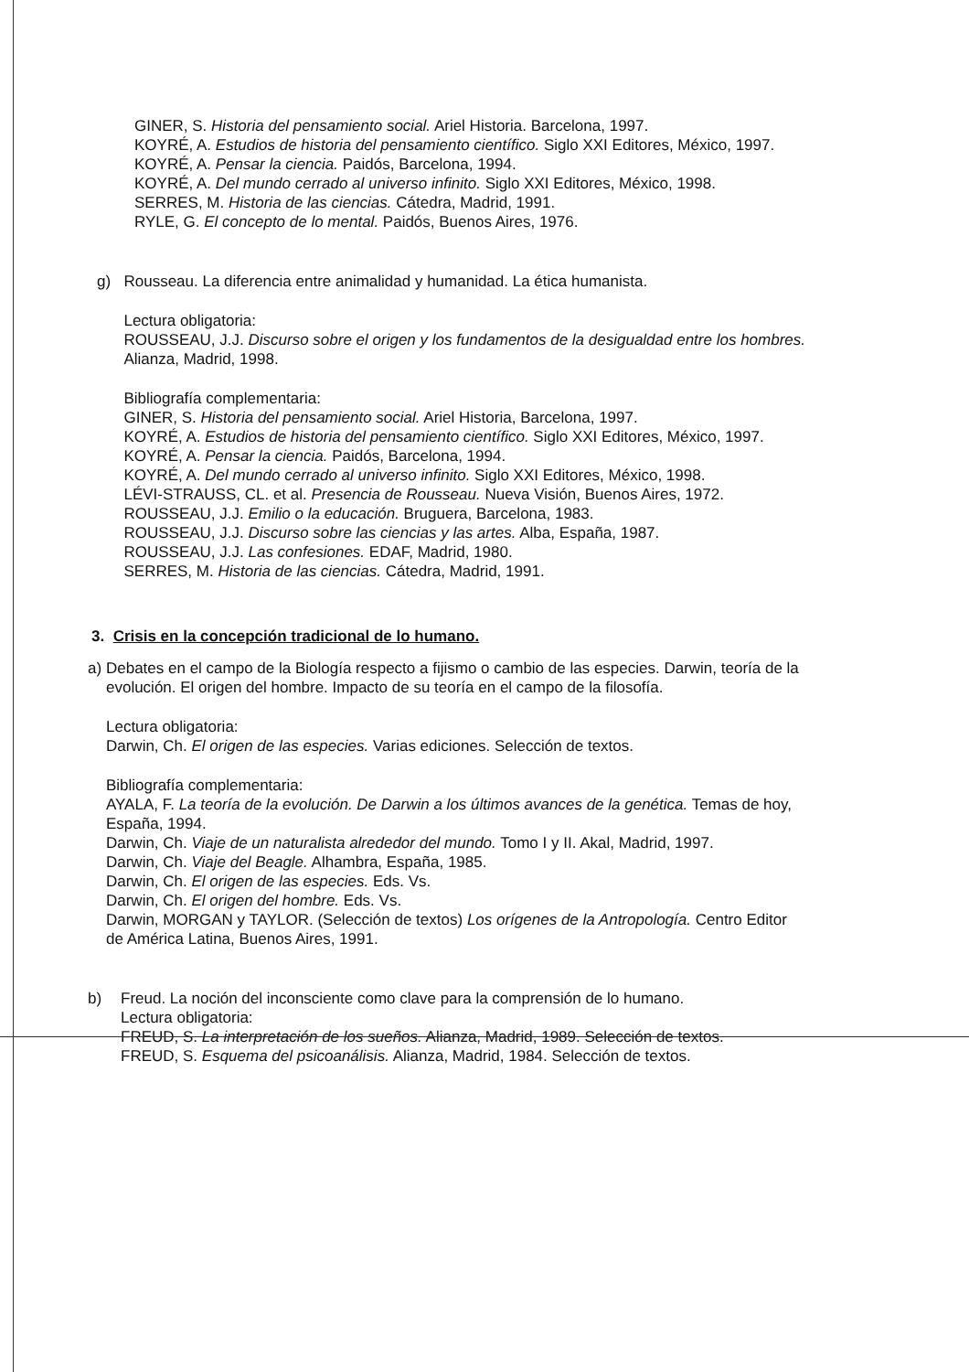GINER, S. Historia del pensamiento social. Ariel Historia. Barcelona, 1997.
KOYRÉ, A. Estudios de historia del pensamiento científico. Siglo XXI Editores, México, 1997.
KOYRÉ, A. Pensar la ciencia. Paidós, Barcelona, 1994.
KOYRÉ, A. Del mundo cerrado al universo infinito. Siglo XXI Editores, México, 1998.
SERRES, M. Historia de las ciencias. Cátedra, Madrid, 1991.
RYLE, G. El concepto de lo mental. Paidós, Buenos Aires, 1976.
g) Rousseau. La diferencia entre animalidad y humanidad. La ética humanista.
Lectura obligatoria:
ROUSSEAU, J.J. Discurso sobre el origen y los fundamentos de la desigualdad entre los hombres. Alianza, Madrid, 1998.
Bibliografía complementaria:
GINER, S. Historia del pensamiento social. Ariel Historia, Barcelona, 1997.
KOYRÉ, A. Estudios de historia del pensamiento científico. Siglo XXI Editores, México, 1997.
KOYRÉ, A. Pensar la ciencia. Paidós, Barcelona, 1994.
KOYRÉ, A. Del mundo cerrado al universo infinito. Siglo XXI Editores, México, 1998.
LÉVI-STRAUSS, CL. et al. Presencia de Rousseau. Nueva Visión, Buenos Aires, 1972.
ROUSSEAU, J.J. Emilio o la educación. Bruguera, Barcelona, 1983.
ROUSSEAU, J.J. Discurso sobre las ciencias y las artes. Alba, España, 1987.
ROUSSEAU, J.J. Las confesiones. EDAF, Madrid, 1980.
SERRES, M. Historia de las ciencias. Cátedra, Madrid, 1991.
3. Crisis en la concepción tradicional de lo humano.
a) Debates en el campo de la Biología respecto a fijismo o cambio de las especies. Darwin, teoría de la evolución. El origen del hombre. Impacto de su teoría en el campo de la filosofía.
Lectura obligatoria:
Darwin, Ch. El origen de las especies. Varias ediciones. Selección de textos.
Bibliografía complementaria:
AYALA, F. La teoría de la evolución. De Darwin a los últimos avances de la genética. Temas de hoy, España, 1994.
Darwin, Ch. Viaje de un naturalista alrededor del mundo. Tomo I y II. Akal, Madrid, 1997.
Darwin, Ch. Viaje del Beagle. Alhambra, España, 1985.
Darwin, Ch. El origen de las especies. Eds. Vs.
Darwin, Ch. El origen del hombre. Eds. Vs.
Darwin, MORGAN y TAYLOR. (Selección de textos) Los orígenes de la Antropología. Centro Editor de América Latina, Buenos Aires, 1991.
b) Freud. La noción del inconsciente como clave para la comprensión de lo humano.
Lectura obligatoria:
FREUD, S. La interpretación de los sueños. Alianza, Madrid, 1989. Selección de textos.
FREUD, S. Esquema del psicoanálisis. Alianza, Madrid, 1984. Selección de textos.